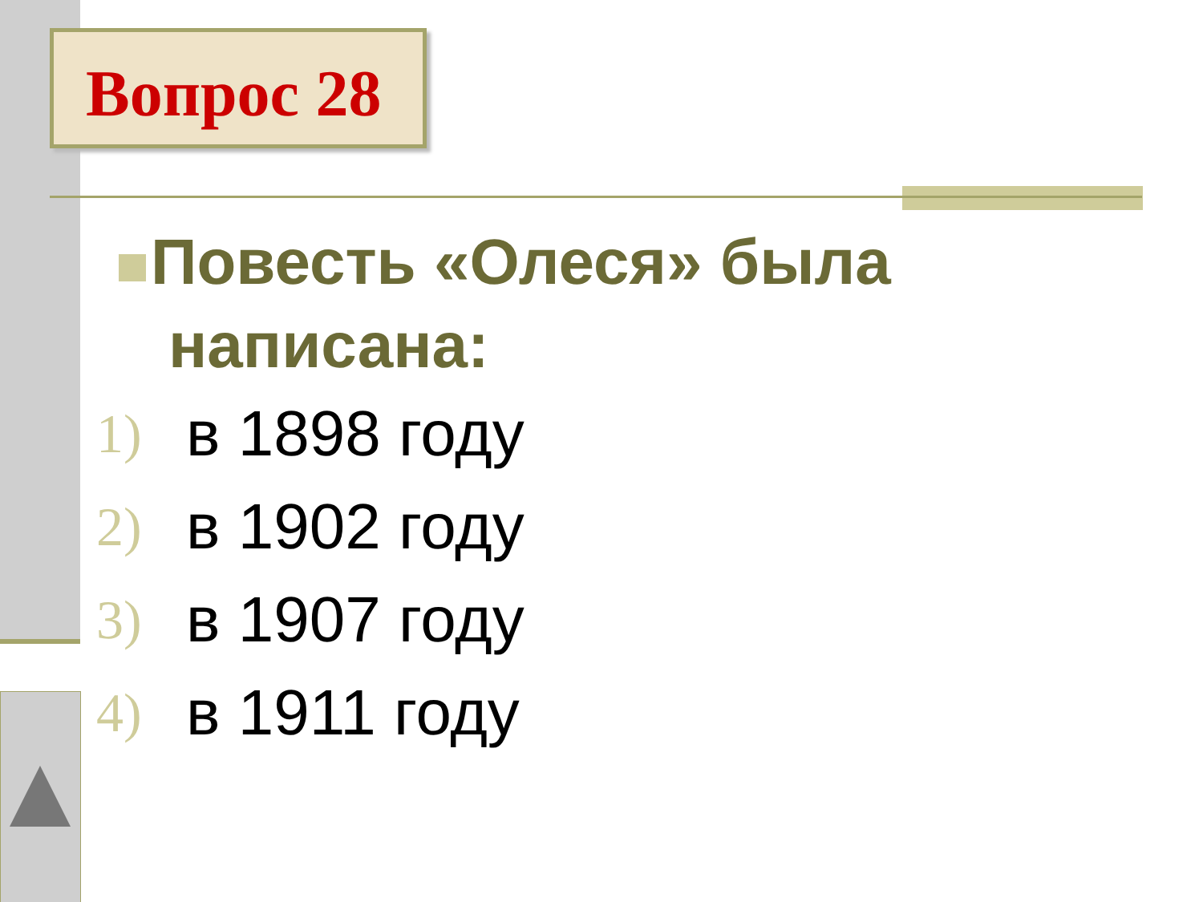Вопрос 28
Повесть «Олеся» была написана:
1) в 1898 году
2) в 1902 году
3) в 1907 году
4) в 1911 году